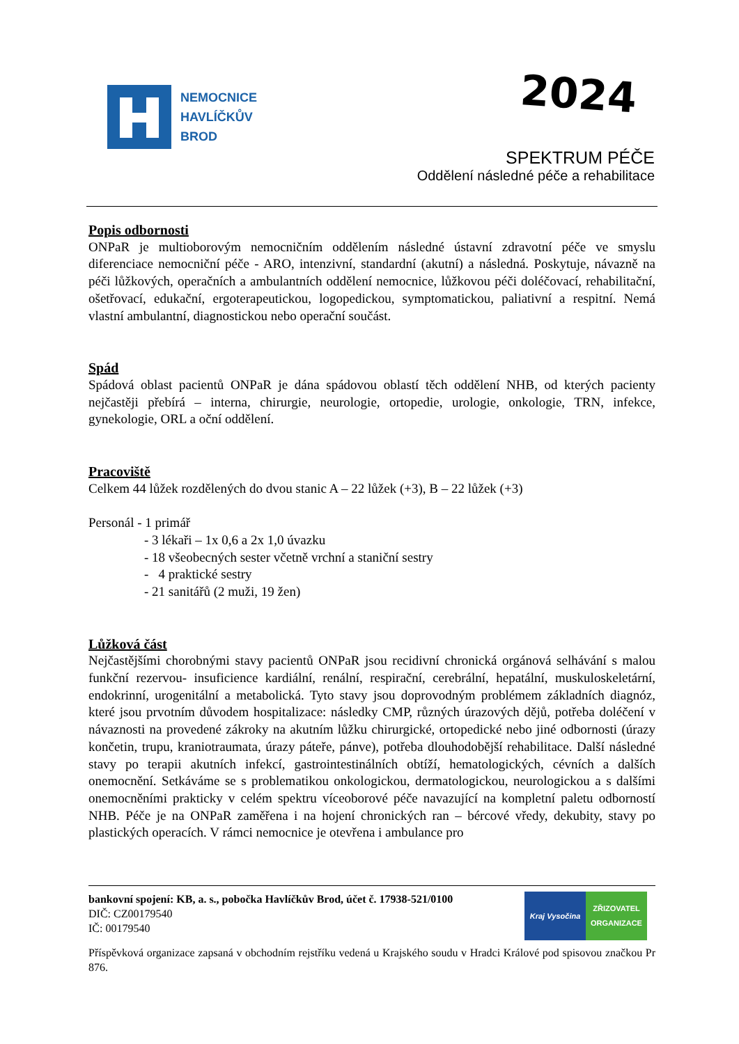NEMOCNICE
HAVLÍČKŮV
BROD
2024
SPEKTRUM PÉČE
Oddělení následné péče a rehabilitace
Popis odbornosti
ONPaR je multioborovým nemocničním oddělením následné ústavní zdravotní péče ve smyslu diferenciace nemocniční péče - ARO, intenzivní, standardní (akutní) a následná. Poskytuje, návazně na péči lůžkových, operačních a ambulantních oddělení nemocnice, lůžkovou péči doléčovací, rehabilitační, ošetřovací, edukační, ergoterapeutickou, logopedickou, symptomatickou, paliativní a respitní. Nemá vlastní ambulantní, diagnostickou nebo operační součást.
Spád
Spádová oblast pacientů ONPaR je dána spádovou oblastí těch oddělení NHB, od kterých pacienty nejčastěji přebírá – interna, chirurgie, neurologie, ortopedie, urologie, onkologie, TRN, infekce, gynekologie, ORL a oční oddělení.
Pracoviště
Celkem 44 lůžek rozdělených do dvou stanic A – 22 lůžek (+3), B – 22 lůžek (+3)
Personál - 1 primář
- 3 lékaři – 1x 0,6 a 2x 1,0 úvazku
- 18 všeobecných sester včetně vrchní a staniční sestry
- 4 praktické sestry
- 21 sanitářů (2 muži, 19 žen)
Lůžková část
Nejčastějšími chorobnými stavy pacientů ONPaR jsou recidivní chronická orgánová selhávání s malou funkční rezervou- insuficience kardiální, renální, respirační, cerebrální, hepatální, muskuloskeletární, endokrinní, urogenitální a metabolická. Tyto stavy jsou doprovodným problémem základních diagnóz, které jsou prvotním důvodem hospitalizace: následky CMP, různých úrazových dějů, potřeba doléčení v návaznosti na provedené zákroky na akutním lůžku chirurgické, ortopedické nebo jiné odbornosti (úrazy končetin, trupu, kraniotraumata, úrazy páteře, pánve), potřeba dlouhodobější rehabilitace. Další následné stavy po terapii akutních infekcí, gastrointestinálních obtíží, hematologických, cévních a dalších onemocnění. Setkáváme se s problematikou onkologickou, dermatologickou, neurologickou a s dalšími onemocněními prakticky v celém spektru víceoborové péče navazující na kompletní paletu odborností NHB. Péče je na ONPaR zaměřena i na hojení chronických ran – bércové vředy, dekubity, stavy po plastických operacích. V rámci nemocnice je otevřena i ambulance pro
bankovní spojení: KB, a. s., pobočka Havlíčkův Brod, účet č. 17938-521/0100
DIČ: CZ00179540
IČ: 00179540
Kraj Vysočina ZŘIZOVATEL ORGANIZACE
Příspěvková organizace zapsaná v obchodním rejstříku vedená u Krajského soudu v Hradci Králové pod spisovou značkou Pr 876.